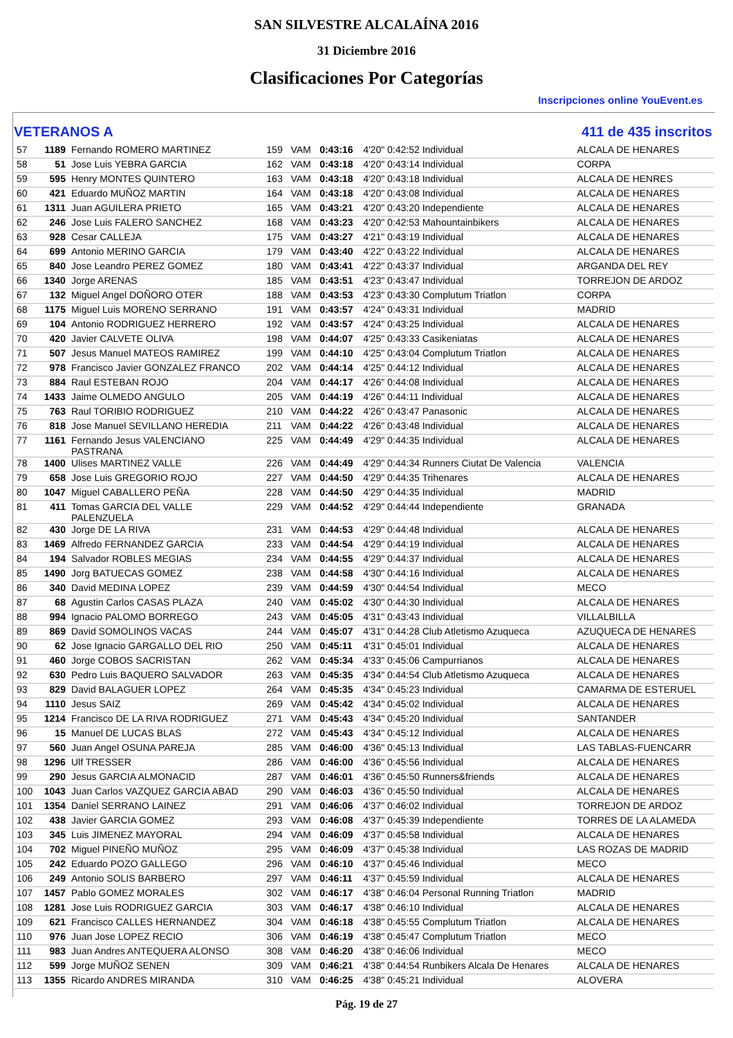SAN SILVESTRE ALCALAÍNA 2016
31 Diciembre 2016
Clasificaciones Por Categorías
Inscripciones online YouEvent.es
VETERANOS A 411 de 435 inscritos
| 57 | 1189 | Fernando ROMERO MARTINEZ | 159 | VAM | 0:43:16 | 4'20" 0:42:52 Individual | ALCALA DE HENARES |
| 58 | 51 | Jose Luis YEBRA GARCIA | 162 | VAM | 0:43:18 | 4'20" 0:43:14 Individual | CORPA |
| 59 | 595 | Henry MONTES QUINTERO | 163 | VAM | 0:43:18 | 4'20" 0:43:18 Individual | ALCALA DE HENRES |
| 60 | 421 | Eduardo MUÑOZ MARTIN | 164 | VAM | 0:43:18 | 4'20" 0:43:08 Individual | ALCALA DE HENARES |
| 61 | 1311 | Juan AGUILERA PRIETO | 165 | VAM | 0:43:21 | 4'20" 0:43:20 Independiente | ALCALA DE HENARES |
| 62 | 246 | Jose Luis FALERO SANCHEZ | 168 | VAM | 0:43:23 | 4'20" 0:42:53 Mahountainbikers | ALCALA DE HENARES |
| 63 | 928 | Cesar CALLEJA | 175 | VAM | 0:43:27 | 4'21" 0:43:19 Individual | ALCALA DE HENARES |
| 64 | 699 | Antonio MERINO GARCIA | 179 | VAM | 0:43:40 | 4'22" 0:43:22 Individual | ALCALA DE HENARES |
| 65 | 840 | Jose Leandro PEREZ GOMEZ | 180 | VAM | 0:43:41 | 4'22" 0:43:37 Individual | ARGANDA DEL REY |
| 66 | 1340 | Jorge ARENAS | 185 | VAM | 0:43:51 | 4'23" 0:43:47 Individual | TORREJON DE ARDOZ |
| 67 | 132 | Miguel Angel DOÑORO OTER | 188 | VAM | 0:43:53 | 4'23" 0:43:30 Complutum Triatlon | CORPA |
| 68 | 1175 | Miguel Luis MORENO SERRANO | 191 | VAM | 0:43:57 | 4'24" 0:43:31 Individual | MADRID |
| 69 | 104 | Antonio RODRIGUEZ HERRERO | 192 | VAM | 0:43:57 | 4'24" 0:43:25 Individual | ALCALA DE HENARES |
| 70 | 420 | Javier CALVETE OLIVA | 198 | VAM | 0:44:07 | 4'25" 0:43:33 Casikeniatas | ALCALA DE HENARES |
| 71 | 507 | Jesus Manuel MATEOS RAMIREZ | 199 | VAM | 0:44:10 | 4'25" 0:43:04 Complutum Triatlon | ALCALA DE HENARES |
| 72 | 978 | Francisco Javier GONZALEZ FRANCO | 202 | VAM | 0:44:14 | 4'25" 0:44:12 Individual | ALCALA DE HENARES |
| 73 | 884 | Raul ESTEBAN ROJO | 204 | VAM | 0:44:17 | 4'26" 0:44:08 Individual | ALCALA DE HENARES |
| 74 | 1433 | Jaime OLMEDO ANGULO | 205 | VAM | 0:44:19 | 4'26" 0:44:11 Individual | ALCALA DE HENARES |
| 75 | 763 | Raul TORIBIO RODRIGUEZ | 210 | VAM | 0:44:22 | 4'26" 0:43:47 Panasonic | ALCALA DE HENARES |
| 76 | 818 | Jose Manuel SEVILLANO HEREDIA | 211 | VAM | 0:44:22 | 4'26" 0:43:48 Individual | ALCALA DE HENARES |
| 77 | 1161 | Fernando Jesus VALENCIANO PASTRANA | 225 | VAM | 0:44:49 | 4'29" 0:44:35 Individual | ALCALA DE HENARES |
| 78 | 1400 | Ulises MARTINEZ VALLE | 226 | VAM | 0:44:49 | 4'29" 0:44:34 Runners Ciutat De Valencia | VALENCIA |
| 79 | 658 | Jose Luis GREGORIO ROJO | 227 | VAM | 0:44:50 | 4'29" 0:44:35 Trihenares | ALCALA DE HENARES |
| 80 | 1047 | Miguel CABALLERO PEÑA | 228 | VAM | 0:44:50 | 4'29" 0:44:35 Individual | MADRID |
| 81 | 411 | Tomas GARCIA DEL VALLE PALENZUELA | 229 | VAM | 0:44:52 | 4'29" 0:44:44 Independiente | GRANADA |
| 82 | 430 | Jorge DE LA RIVA | 231 | VAM | 0:44:53 | 4'29" 0:44:48 Individual | ALCALA DE HENARES |
| 83 | 1469 | Alfredo FERNANDEZ GARCIA | 233 | VAM | 0:44:54 | 4'29" 0:44:19 Individual | ALCALA DE HENARES |
| 84 | 194 | Salvador ROBLES MEGIAS | 234 | VAM | 0:44:55 | 4'29" 0:44:37 Individual | ALCALA DE HENARES |
| 85 | 1490 | Jorg BATUECAS GOMEZ | 238 | VAM | 0:44:58 | 4'30" 0:44:16 Individual | ALCALA DE HENARES |
| 86 | 340 | David MEDINA LOPEZ | 239 | VAM | 0:44:59 | 4'30" 0:44:54 Individual | MECO |
| 87 | 68 | Agustin Carlos CASAS PLAZA | 240 | VAM | 0:45:02 | 4'30" 0:44:30 Individual | ALCALA DE HENARES |
| 88 | 994 | Ignacio PALOMO BORREGO | 243 | VAM | 0:45:05 | 4'31" 0:43:43 Individual | VILLALBILLA |
| 89 | 869 | David SOMOLINOS VACAS | 244 | VAM | 0:45:07 | 4'31" 0:44:28 Club Atletismo Azuqueca | AZUQUECA DE HENARES |
| 90 | 62 | Jose Ignacio GARGALLO DEL RIO | 250 | VAM | 0:45:11 | 4'31" 0:45:01 Individual | ALCALA DE HENARES |
| 91 | 460 | Jorge COBOS SACRISTAN | 262 | VAM | 0:45:34 | 4'33" 0:45:06 Campurrianos | ALCALA DE HENARES |
| 92 | 630 | Pedro Luis BAQUERO SALVADOR | 263 | VAM | 0:45:35 | 4'34" 0:44:54 Club Atletismo Azuqueca | ALCALA DE HENARES |
| 93 | 829 | David BALAGUER LOPEZ | 264 | VAM | 0:45:35 | 4'34" 0:45:23 Individual | CAMARMA DE ESTERUEL |
| 94 | 1110 | Jesus SAIZ | 269 | VAM | 0:45:42 | 4'34" 0:45:02 Individual | ALCALA DE HENARES |
| 95 | 1214 | Francisco DE LA RIVA RODRIGUEZ | 271 | VAM | 0:45:43 | 4'34" 0:45:20 Individual | SANTANDER |
| 96 | 15 | Manuel DE LUCAS BLAS | 272 | VAM | 0:45:43 | 4'34" 0:45:12 Individual | ALCALA DE HENARES |
| 97 | 560 | Juan Angel OSUNA PAREJA | 285 | VAM | 0:46:00 | 4'36" 0:45:13 Individual | LAS TABLAS-FUENCARR |
| 98 | 1296 | Ulf TRESSER | 286 | VAM | 0:46:00 | 4'36" 0:45:56 Individual | ALCALA DE HENARES |
| 99 | 290 | Jesus GARCIA ALMONACID | 287 | VAM | 0:46:01 | 4'36" 0:45:50 Runners&friends | ALCALA DE HENARES |
| 100 | 1043 | Juan Carlos VAZQUEZ GARCIA ABAD | 290 | VAM | 0:46:03 | 4'36" 0:45:50 Individual | ALCALA DE HENARES |
| 101 | 1354 | Daniel SERRANO LAINEZ | 291 | VAM | 0:46:06 | 4'37" 0:46:02 Individual | TORREJON DE ARDOZ |
| 102 | 438 | Javier GARCIA GOMEZ | 293 | VAM | 0:46:08 | 4'37" 0:45:39 Independiente | TORRES DE LA ALAMEDA |
| 103 | 345 | Luis JIMENEZ MAYORAL | 294 | VAM | 0:46:09 | 4'37" 0:45:58 Individual | ALCALA DE HENARES |
| 104 | 702 | Miguel PINEÑO MUÑOZ | 295 | VAM | 0:46:09 | 4'37" 0:45:38 Individual | LAS ROZAS DE MADRID |
| 105 | 242 | Eduardo POZO GALLEGO | 296 | VAM | 0:46:10 | 4'37" 0:45:46 Individual | MECO |
| 106 | 249 | Antonio SOLIS BARBERO | 297 | VAM | 0:46:11 | 4'37" 0:45:59 Individual | ALCALA DE HENARES |
| 107 | 1457 | Pablo GOMEZ MORALES | 302 | VAM | 0:46:17 | 4'38" 0:46:04 Personal Running Triatlon | MADRID |
| 108 | 1281 | Jose Luis RODRIGUEZ GARCIA | 303 | VAM | 0:46:17 | 4'38" 0:46:10 Individual | ALCALA DE HENARES |
| 109 | 621 | Francisco CALLES HERNANDEZ | 304 | VAM | 0:46:18 | 4'38" 0:45:55 Complutum Triatlon | ALCALA DE HENARES |
| 110 | 976 | Juan Jose LOPEZ RECIO | 306 | VAM | 0:46:19 | 4'38" 0:45:47 Complutum Triatlon | MECO |
| 111 | 983 | Juan Andres ANTEQUERA ALONSO | 308 | VAM | 0:46:20 | 4'38" 0:46:06 Individual | MECO |
| 112 | 599 | Jorge MUÑOZ SENEN | 309 | VAM | 0:46:21 | 4'38" 0:44:54 Runbikers Alcala De Henares | ALCALA DE HENARES |
| 113 | 1355 | Ricardo ANDRES MIRANDA | 310 | VAM | 0:46:25 | 4'38" 0:45:21 Individual | ALOVERA |
Pág. 19 de 27